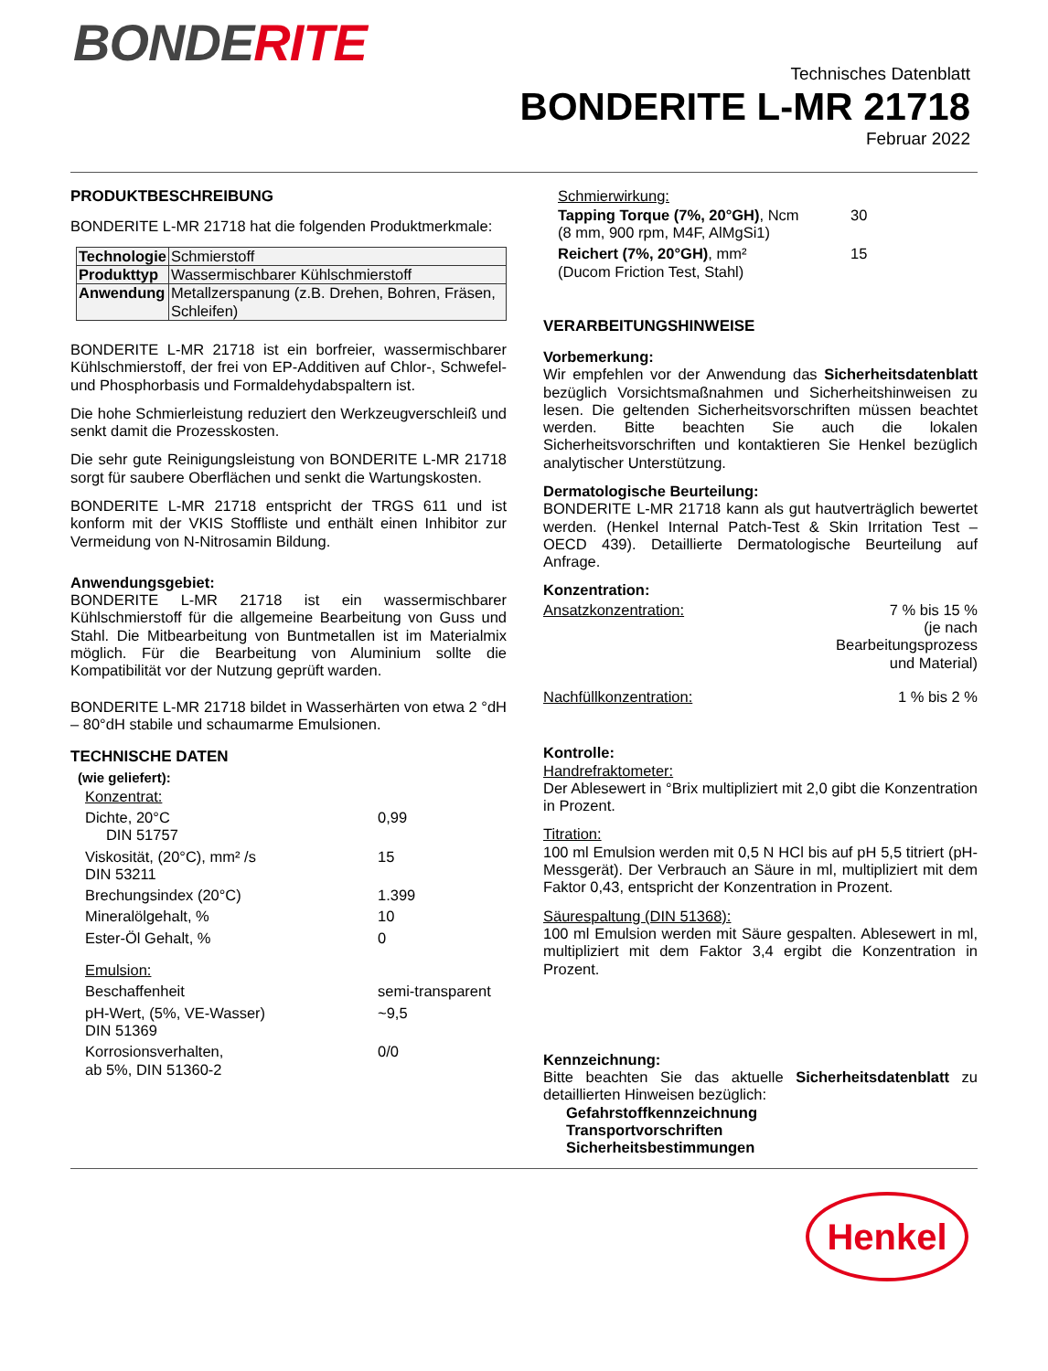BONDERITE
Technisches Datenblatt
BONDERITE L-MR 21718
Februar 2022
PRODUKTBESCHREIBUNG
BONDERITE L-MR 21718 hat die folgenden Produktmerkmale:
| Technologie | Schmierstoff |
| Produkttyp | Wassermischbarer Kühlschmierstoff |
| Anwendung | Metallzerspanung (z.B. Drehen, Bohren, Fräsen, Schleifen) |
BONDERITE L-MR 21718 ist ein borfreier, wassermischbarer Kühlschmierstoff, der frei von EP-Additiven auf Chlor-, Schwefel- und Phosphorbasis und Formaldehydabspaltern ist.
Die hohe Schmierleistung reduziert den Werkzeugverschleiß und senkt damit die Prozesskosten.
Die sehr gute Reinigungsleistung von BONDERITE L-MR 21718 sorgt für saubere Oberflächen und senkt die Wartungskosten.
BONDERITE L-MR 21718 entspricht der TRGS 611 und ist konform mit der VKIS Stoffliste und enthält einen Inhibitor zur Vermeidung von N-Nitrosamin Bildung.
Anwendungsgebiet:
BONDERITE L-MR 21718 ist ein wassermischbarer Kühlschmierstoff für die allgemeine Bearbeitung von Guss und Stahl. Die Mitbearbeitung von Buntmetallen ist im Materialmix möglich. Für die Bearbeitung von Aluminium sollte die Kompatibilität vor der Nutzung geprüft warden.
BONDERITE L-MR 21718 bildet in Wasserhärten von etwa 2 °dH – 80°dH stabile und schaumarme Emulsionen.
TECHNISCHE DATEN
(wie geliefert):
| Konzentrat: | |
| Dichte, 20°C DIN 51757 | 0,99 |
| Viskosität, (20°C), mm² /s DIN 53211 | 15 |
| Brechungsindex (20°C) | 1.399 |
| Mineralölgehalt, % | 10 |
| Ester-Öl Gehalt, % | 0 |
| Emulsion: | |
| Beschaffenheit | semi-transparent |
| pH-Wert, (5%, VE-Wasser) DIN 51369 | ~9,5 |
| Korrosionsverhalten, ab 5%, DIN 51360-2 | 0/0 |
Schmierwirkung:
| Tapping Torque (7%, 20°GH) , Ncm (8 mm, 900 rpm, M4F, AlMgSi1) | 30 |
| Reichert (7%, 20°GH) , mm² (Ducom Friction Test, Stahl) | 15 |
VERARBEITUNGSHINWEISE
Vorbemerkung:
Wir empfehlen vor der Anwendung das Sicherheitsdatenblatt bezüglich Vorsichtsmaßnahmen und Sicherheitshinweisen zu lesen. Die geltenden Sicherheitsvorschriften müssen beachtet werden. Bitte beachten Sie auch die lokalen Sicherheitsvorschriften und kontaktieren Sie Henkel bezüglich analytischer Unterstützung.
Dermatologische Beurteilung:
BONDERITE L-MR 21718 kann als gut hautverträglich bewertet werden. (Henkel Internal Patch-Test & Skin Irritation Test – OECD 439). Detaillierte Dermatologische Beurteilung auf Anfrage.
Konzentration:
| Ansatzkonzentration: | 7 % bis 15 % (je nach Bearbeitungsprozess und Material) |
| Nachfüllkonzentration: | 1 % bis 2 % |
Kontrolle:
Handrefraktometer:
Der Ablesewert in °Brix multipliziert mit 2,0 gibt die Konzentration in Prozent.
Titration:
100 ml Emulsion werden mit 0,5 N HCl bis auf pH 5,5 titriert (pH-Messgerät). Der Verbrauch an Säure in ml, multipliziert mit dem Faktor 0,43, entspricht der Konzentration in Prozent.
Säurespaltung (DIN 51368):
100 ml Emulsion werden mit Säure gespalten. Ablesewert in ml, multipliziert mit dem Faktor 3,4 ergibt die Konzentration in Prozent.
Kennzeichnung:
Bitte beachten Sie das aktuelle Sicherheitsdatenblatt zu detaillierten Hinweisen bezüglich:
Gefahrstoffkennzeichnung
Transportvorschriften
Sicherheitsbestimmungen
Henkel